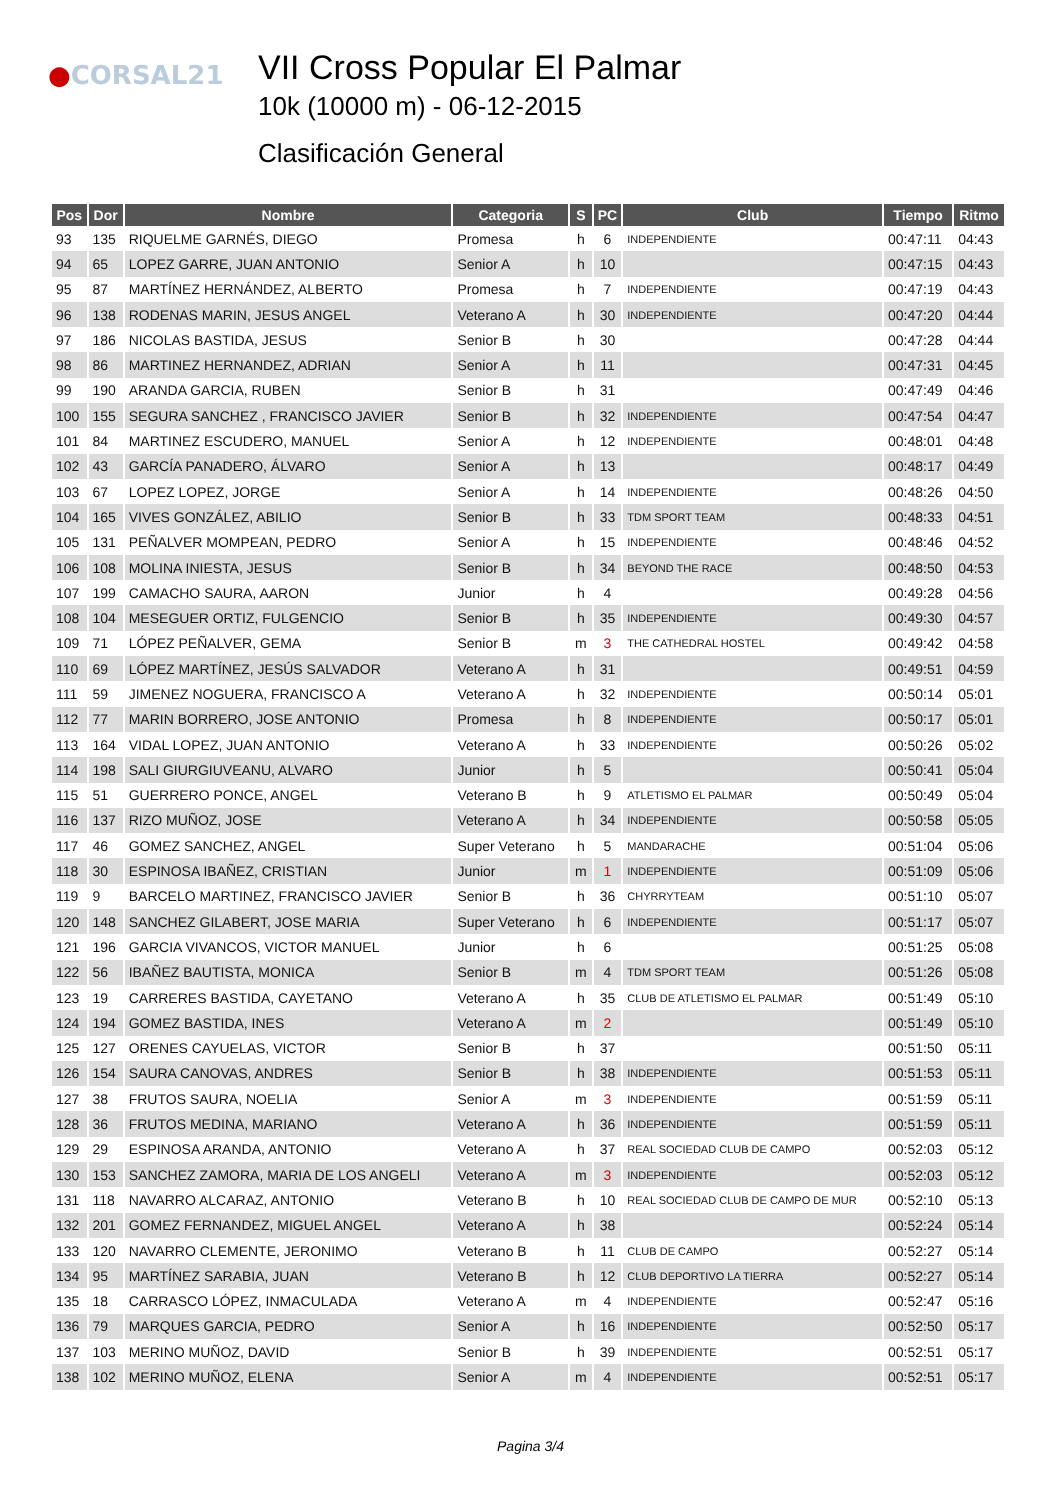●CORSAL21
VII Cross Popular El Palmar
10k (10000 m) - 06-12-2015
Clasificación General
| Pos | Dor | Nombre | Categoria | S | PC | Club | Tiempo | Ritmo |
| --- | --- | --- | --- | --- | --- | --- | --- | --- |
| 93 | 135 | RIQUELME GARNÉS, DIEGO | Promesa | h | 6 | INDEPENDIENTE | 00:47:11 | 04:43 |
| 94 | 65 | LOPEZ GARRE, JUAN ANTONIO | Senior A | h | 10 | | 00:47:15 | 04:43 |
| 95 | 87 | MARTÍNEZ HERNÁNDEZ, ALBERTO | Promesa | h | 7 | INDEPENDIENTE | 00:47:19 | 04:43 |
| 96 | 138 | RODENAS MARIN, JESUS ANGEL | Veterano A | h | 30 | INDEPENDIENTE | 00:47:20 | 04:44 |
| 97 | 186 | NICOLAS BASTIDA, JESUS | Senior B | h | 30 | | 00:47:28 | 04:44 |
| 98 | 86 | MARTINEZ HERNANDEZ, ADRIAN | Senior A | h | 11 | | 00:47:31 | 04:45 |
| 99 | 190 | ARANDA GARCIA, RUBEN | Senior B | h | 31 | | 00:47:49 | 04:46 |
| 100 | 155 | SEGURA SANCHEZ , FRANCISCO JAVIER | Senior B | h | 32 | INDEPENDIENTE | 00:47:54 | 04:47 |
| 101 | 84 | MARTINEZ ESCUDERO, MANUEL | Senior A | h | 12 | INDEPENDIENTE | 00:48:01 | 04:48 |
| 102 | 43 | GARCÍA PANADERO, ÁLVARO | Senior A | h | 13 | | 00:48:17 | 04:49 |
| 103 | 67 | LOPEZ LOPEZ, JORGE | Senior A | h | 14 | INDEPENDIENTE | 00:48:26 | 04:50 |
| 104 | 165 | VIVES GONZÁLEZ, ABILIO | Senior B | h | 33 | TDM SPORT TEAM | 00:48:33 | 04:51 |
| 105 | 131 | PEÑALVER MOMPEAN, PEDRO | Senior A | h | 15 | INDEPENDIENTE | 00:48:46 | 04:52 |
| 106 | 108 | MOLINA INIESTA, JESUS | Senior B | h | 34 | BEYOND THE RACE | 00:48:50 | 04:53 |
| 107 | 199 | CAMACHO SAURA, AARON | Junior | h | 4 | | 00:49:28 | 04:56 |
| 108 | 104 | MESEGUER ORTIZ, FULGENCIO | Senior B | h | 35 | INDEPENDIENTE | 00:49:30 | 04:57 |
| 109 | 71 | LÓPEZ PEÑALVER, GEMA | Senior B | m | 3 | THE CATHEDRAL HOSTEL | 00:49:42 | 04:58 |
| 110 | 69 | LÓPEZ MARTÍNEZ, JESÚS SALVADOR | Veterano A | h | 31 | | 00:49:51 | 04:59 |
| 111 | 59 | JIMENEZ NOGUERA, FRANCISCO A | Veterano A | h | 32 | INDEPENDIENTE | 00:50:14 | 05:01 |
| 112 | 77 | MARIN BORRERO, JOSE ANTONIO | Promesa | h | 8 | INDEPENDIENTE | 00:50:17 | 05:01 |
| 113 | 164 | VIDAL LOPEZ, JUAN ANTONIO | Veterano A | h | 33 | INDEPENDIENTE | 00:50:26 | 05:02 |
| 114 | 198 | SALI GIURGIUVEANU, ALVARO | Junior | h | 5 | | 00:50:41 | 05:04 |
| 115 | 51 | GUERRERO PONCE, ANGEL | Veterano B | h | 9 | ATLETISMO EL PALMAR | 00:50:49 | 05:04 |
| 116 | 137 | RIZO MUÑOZ, JOSE | Veterano A | h | 34 | INDEPENDIENTE | 00:50:58 | 05:05 |
| 117 | 46 | GOMEZ SANCHEZ, ANGEL | Super Veterano | h | 5 | MANDARACHE | 00:51:04 | 05:06 |
| 118 | 30 | ESPINOSA IBAÑEZ, CRISTIAN | Junior | m | 1 | INDEPENDIENTE | 00:51:09 | 05:06 |
| 119 | 9 | BARCELO MARTINEZ, FRANCISCO JAVIER | Senior B | h | 36 | CHYRRYTEAM | 00:51:10 | 05:07 |
| 120 | 148 | SANCHEZ GILABERT, JOSE MARIA | Super Veterano | h | 6 | INDEPENDIENTE | 00:51:17 | 05:07 |
| 121 | 196 | GARCIA VIVANCOS, VICTOR MANUEL | Junior | h | 6 | | 00:51:25 | 05:08 |
| 122 | 56 | IBAÑEZ BAUTISTA, MONICA | Senior B | m | 4 | TDM SPORT TEAM | 00:51:26 | 05:08 |
| 123 | 19 | CARRERES BASTIDA, CAYETANO | Veterano A | h | 35 | CLUB DE ATLETISMO EL PALMAR | 00:51:49 | 05:10 |
| 124 | 194 | GOMEZ BASTIDA, INES | Veterano A | m | 2 | | 00:51:49 | 05:10 |
| 125 | 127 | ORENES CAYUELAS, VICTOR | Senior B | h | 37 | | 00:51:50 | 05:11 |
| 126 | 154 | SAURA CANOVAS, ANDRES | Senior B | h | 38 | INDEPENDIENTE | 00:51:53 | 05:11 |
| 127 | 38 | FRUTOS SAURA, NOELIA | Senior A | m | 3 | INDEPENDIENTE | 00:51:59 | 05:11 |
| 128 | 36 | FRUTOS MEDINA, MARIANO | Veterano A | h | 36 | INDEPENDIENTE | 00:51:59 | 05:11 |
| 129 | 29 | ESPINOSA ARANDA, ANTONIO | Veterano A | h | 37 | REAL SOCIEDAD CLUB DE CAMPO | 00:52:03 | 05:12 |
| 130 | 153 | SANCHEZ ZAMORA, MARIA DE LOS ANGELI | Veterano A | m | 3 | INDEPENDIENTE | 00:52:03 | 05:12 |
| 131 | 118 | NAVARRO ALCARAZ, ANTONIO | Veterano B | h | 10 | REAL SOCIEDAD CLUB DE CAMPO DE MUR | 00:52:10 | 05:13 |
| 132 | 201 | GOMEZ FERNANDEZ, MIGUEL ANGEL | Veterano A | h | 38 | | 00:52:24 | 05:14 |
| 133 | 120 | NAVARRO CLEMENTE, JERONIMO | Veterano B | h | 11 | CLUB DE CAMPO | 00:52:27 | 05:14 |
| 134 | 95 | MARTÍNEZ SARABIA, JUAN | Veterano B | h | 12 | CLUB DEPORTIVO LA TIERRA | 00:52:27 | 05:14 |
| 135 | 18 | CARRASCO LÓPEZ, INMACULADA | Veterano A | m | 4 | INDEPENDIENTE | 00:52:47 | 05:16 |
| 136 | 79 | MARQUES GARCIA, PEDRO | Senior A | h | 16 | INDEPENDIENTE | 00:52:50 | 05:17 |
| 137 | 103 | MERINO MUÑOZ, DAVID | Senior B | h | 39 | INDEPENDIENTE | 00:52:51 | 05:17 |
| 138 | 102 | MERINO MUÑOZ, ELENA | Senior A | m | 4 | INDEPENDIENTE | 00:52:51 | 05:17 |
Pagina 3/4